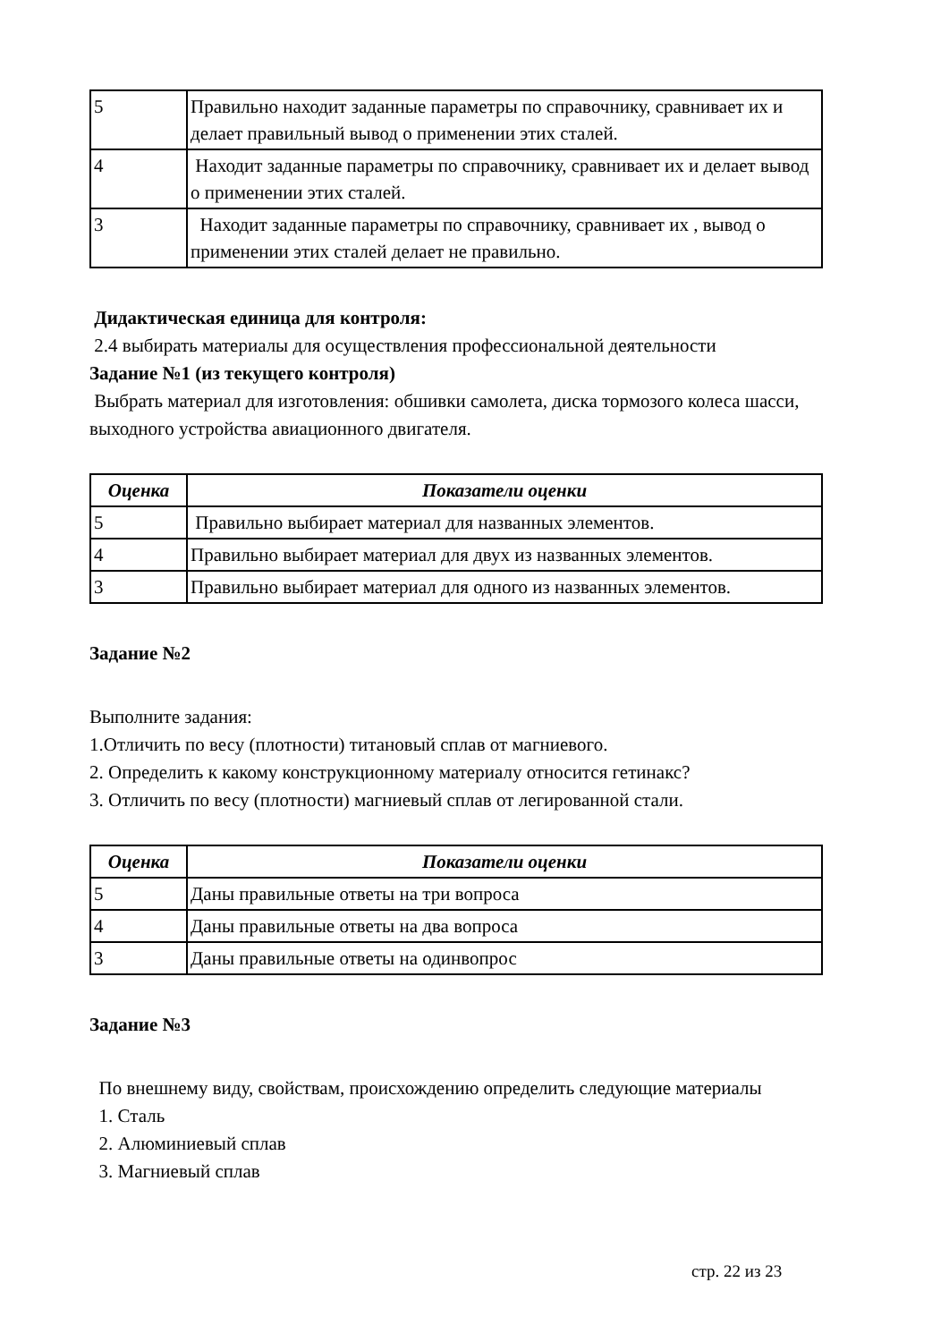| 5 | Правильно находит заданные параметры по справочнику, сравнивает их и делает правильный вывод о применении этих сталей. |
| 4 | Находит заданные параметры по справочнику, сравнивает их и делает вывод о применении этих сталей. |
| 3 | Находит заданные параметры по справочнику, сравнивает их , вывод о применении этих сталей делает не правильно. |
Дидактическая единица для контроля:
2.4 выбирать материалы для осуществления профессиональной деятельности
Задание №1 (из текущего контроля)
Выбрать материал для изготовления: обшивки самолета, диска тормозого колеса шасси, выходного устройства авиационного двигателя.
| Оценка | Показатели оценки |
| --- | --- |
| 5 | Правильно выбирает материал для названных элементов. |
| 4 | Правильно выбирает материал для двух из названных элементов. |
| 3 | Правильно выбирает материал для одного из названных элементов. |
Задание №2
Выполните задания:
1.Отличить по весу (плотности) титановый сплав от магниевого.
2. Определить к какому конструкционному материалу относится гетинакс?
3. Отличить по весу (плотности) магниевый сплав от легированной стали.
| Оценка | Показатели оценки |
| --- | --- |
| 5 | Даны правильные ответы на три вопроса |
| 4 | Даны правильные ответы на два вопроса |
| 3 | Даны правильные ответы на одинвопрос |
Задание №3
По внешнему виду, свойствам, происхождению определить следующие материалы
1. Сталь
2. Алюминиевый сплав
3. Магниевый сплав
стр. 22 из 23